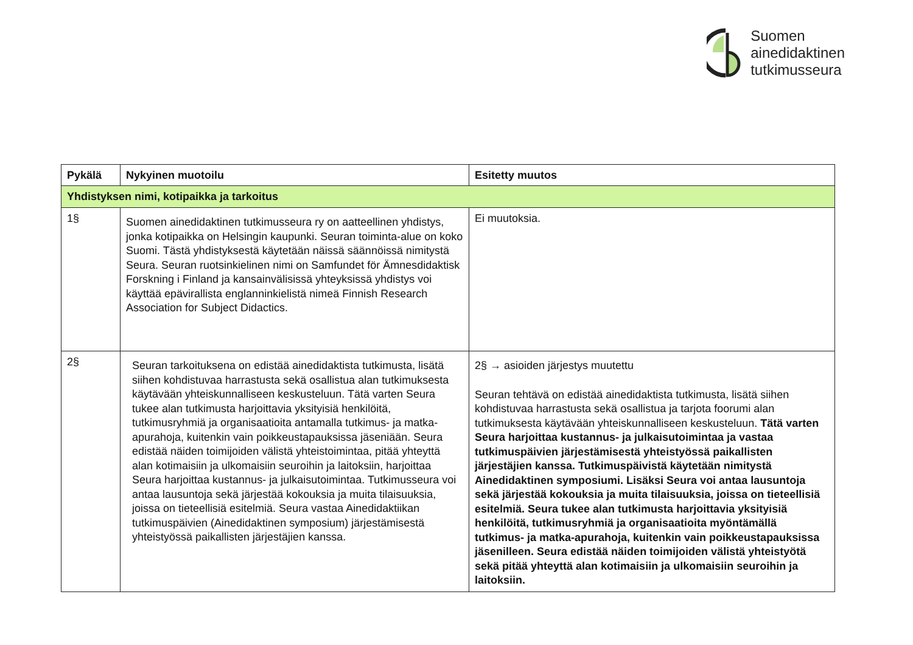Suomen
ainedidaktinen
tutkimusseura
| Pykälä | Nykyinen muotoilu | Esitetty muutos |
| --- | --- | --- |
| Yhdistyksen nimi, kotipaikka ja tarkoitus | | |
| 1§ | Suomen ainedidaktinen tutkimusseura ry on aatteellinen yhdistys, jonka kotipaikka on Helsingin kaupunki. Seuran toiminta-alue on koko Suomi. Tästä yhdistyksestä käytetään näissä säännöissä nimitystä Seura. Seuran ruotsinkielinen nimi on Samfundet för Ämnesdidaktisk Forskning i Finland ja kansainvälisissä yhteyksissä yhdistys voi käyttää epävirallista englanninkielistä nimeä Finnish Research Association for Subject Didactics. | Ei muutoksia. |
| 2§ | Seuran tarkoituksena on edistää ainedidaktista tutkimusta, lisätä siihen kohdistuvaa harrastusta sekä osallistua alan tutkimuksesta käytävään yhteiskunnalliseen keskusteluun. Tätä varten Seura tukee alan tutkimusta harjoittavia yksityisiä henkilöitä, tutkimusryhmiä ja organisaatioita antamalla tutkimus- ja matka-apurahoja, kuitenkin vain poikkeustapauksissa jäseniään. Seura edistää näiden toimijoiden välistä yhteistoimintaa, pitää yhteyttä alan kotimaisiin ja ulkomaisiin seuroihin ja laitoksiin, harjoittaa Seura harjoittaa kustannus- ja julkaisutoimintaa. Tutkimusseura voi antaa lausuntoja sekä järjestää kokouksia ja muita tilaisuuksia, joissa on tieteellisiä esitelmiä. Seura vastaa Ainedidaktiikan tutkimuspäivien (Ainedidaktinen symposium) järjestämisestä yhteistyössä paikallisten järjestäjien kanssa. | 2§ → asioiden järjestys muutettu Seuran tehtävä on edistää ainedidaktista tutkimusta, lisätä siihen kohdistuvaa harrastusta sekä osallistua ja tarjota foorumi alan tutkimuksesta käytävään yhteiskunnalliseen keskusteluun. Tätä varten Seura harjoittaa kustannus- ja julkaisutoimintaa ja vastaa tutkimuspäivien järjestämisestä yhteistyössä paikallisten järjestäjien kanssa. Tutkimuspäivistä käytetään nimitystä Ainedidaktinen symposiumi. Lisäksi Seura voi antaa lausuntoja sekä järjestää kokouksia ja muita tilaisuuksia, joissa on tieteellisiä esitelmiä. Seura tukee alan tutkimusta harjoittavia yksityisiä henkilöitä, tutkimusryhmiä ja organisaatioita myöntämällä tutkimus- ja matka-apurahoja, kuitenkin vain poikkeustapauksissa jäsenilleen. Seura edistää näiden toimijoiden välistä yhteistyötä sekä pitää yhteyttä alan kotimaisiin ja ulkomaisiin seuroihin ja laitoksiin. |